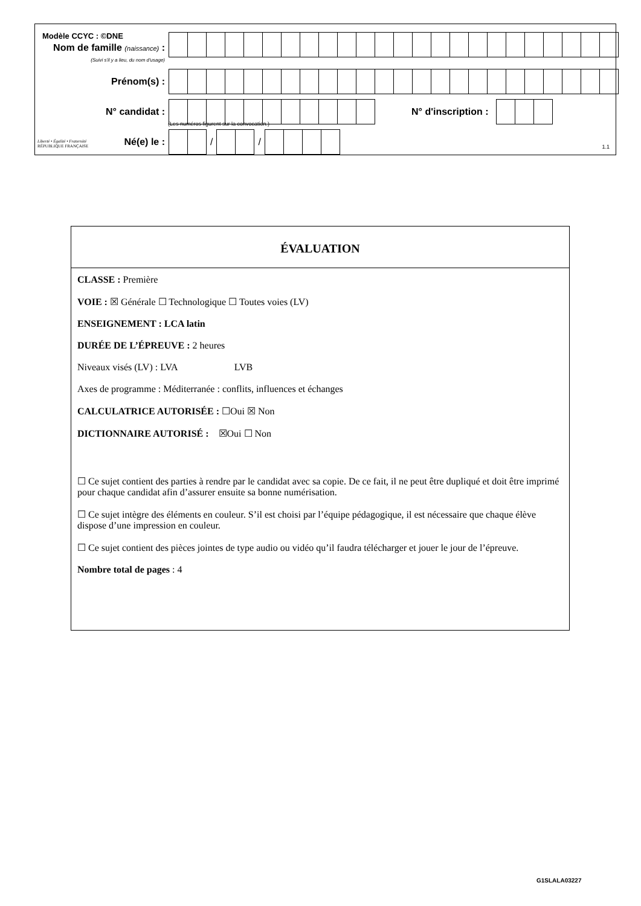Modèle CCYC : ©DNE
Nom de famille (naissance) :
(Suivi s'il y a lieu, du nom d'usage)
Prénom(s) :
N° candidat : N° d'inscription :
(Les numéros figurent sur la convocation.)
Liberté • Égalité • Fraternité
RÉPUBLIQUE FRANÇAISE
Né(e) le : / /
1.1
ÉVALUATION
CLASSE : Première
VOIE : ☒ Générale ☐ Technologique ☐ Toutes voies (LV)
ENSEIGNEMENT : LCA latin
DURÉE DE L’ÉPREUVE : 2 heures
Niveaux visés (LV) : LVA LVB
Axes de programme : Méditerranée : conflits, influences et échanges
CALCULATRICE AUTORISÉE : ☐Oui ☒ Non
DICTIONNAIRE AUTORISÉ : ☒Oui ☐ Non
☐ Ce sujet contient des parties à rendre par le candidat avec sa copie. De ce fait, il ne peut être dupliqué et doit être imprimé pour chaque candidat afin d’assurer ensuite sa bonne numérisation.
☐ Ce sujet intègre des éléments en couleur. S’il est choisi par l’équipe pédagogique, il est nécessaire que chaque élève dispose d’une impression en couleur.
☐ Ce sujet contient des pièces jointes de type audio ou vidéo qu’il faudra télécharger et jouer le jour de l’épreuve.
Nombre total de pages : 4
G1SLALA03227